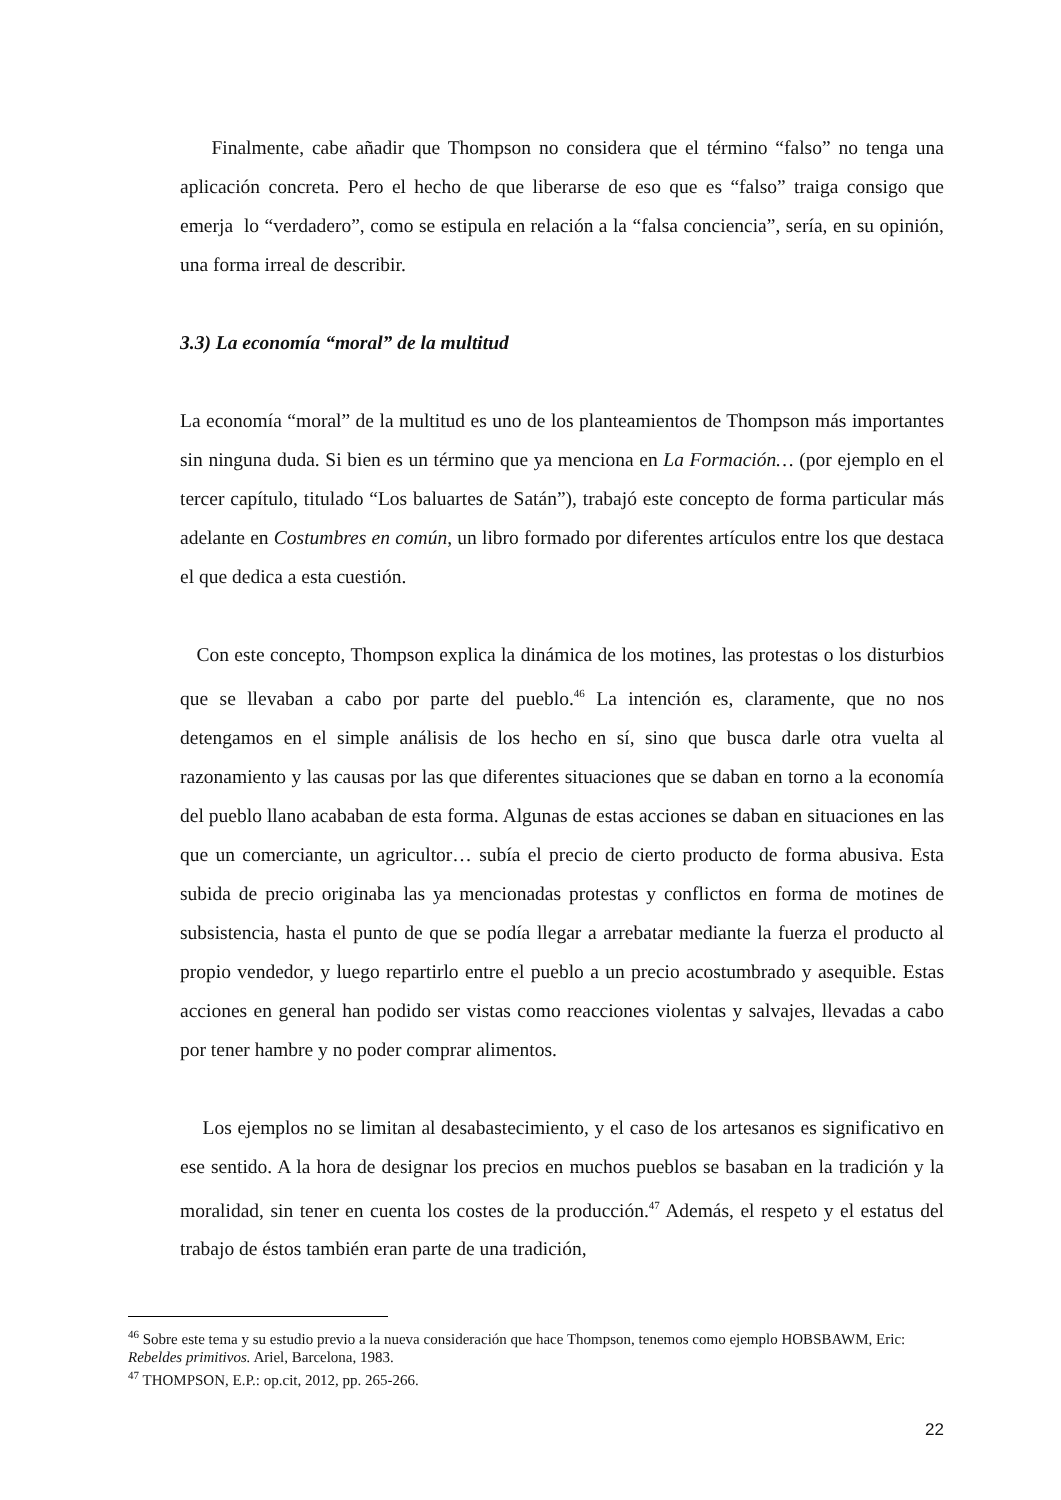Finalmente, cabe añadir que Thompson no considera que el término “falso” no tenga una aplicación concreta. Pero el hecho de que liberarse de eso que es “falso” traiga consigo que emerja lo “verdadero”, como se estipula en relación a la “falsa conciencia”, sería, en su opinión, una forma irreal de describir.
3.3) La economía “moral” de la multitud
La economía “moral” de la multitud es uno de los planteamientos de Thompson más importantes sin ninguna duda. Si bien es un término que ya menciona en La Formación… (por ejemplo en el tercer capítulo, titulado “Los baluartes de Satán”), trabajó este concepto de forma particular más adelante en Costumbres en común, un libro formado por diferentes artículos entre los que destaca el que dedica a esta cuestión.
Con este concepto, Thompson explica la dinámica de los motines, las protestas o los disturbios que se llevaban a cabo por parte del pueblo.<sup>46</sup> La intención es, claramente, que no nos detengamos en el simple análisis de los hecho en sí, sino que busca darle otra vuelta al razonamiento y las causas por las que diferentes situaciones que se daban en torno a la economía del pueblo llano acababan de esta forma. Algunas de estas acciones se daban en situaciones en las que un comerciante, un agricultor… subía el precio de cierto producto de forma abusiva. Esta subida de precio originaba las ya mencionadas protestas y conflictos en forma de motines de subsistencia, hasta el punto de que se podía llegar a arrebatar mediante la fuerza el producto al propio vendedor, y luego repartirlo entre el pueblo a un precio acostumbrado y asequible. Estas acciones en general han podido ser vistas como reacciones violentas y salvajes, llevadas a cabo por tener hambre y no poder comprar alimentos.
Los ejemplos no se limitan al desabastecimiento, y el caso de los artesanos es significativo en ese sentido. A la hora de designar los precios en muchos pueblos se basaban en la tradición y la moralidad, sin tener en cuenta los costes de la producción.<sup>47</sup> Además, el respeto y el estatus del trabajo de éstos también eran parte de una tradición,
<sup>46</sup> Sobre este tema y su estudio previo a la nueva consideración que hace Thompson, tenemos como ejemplo HOBSBAWM, Eric: Rebeldes primitivos. Ariel, Barcelona, 1983.
<sup>47</sup> THOMPSON, E.P.: op.cit, 2012, pp. 265-266.
22